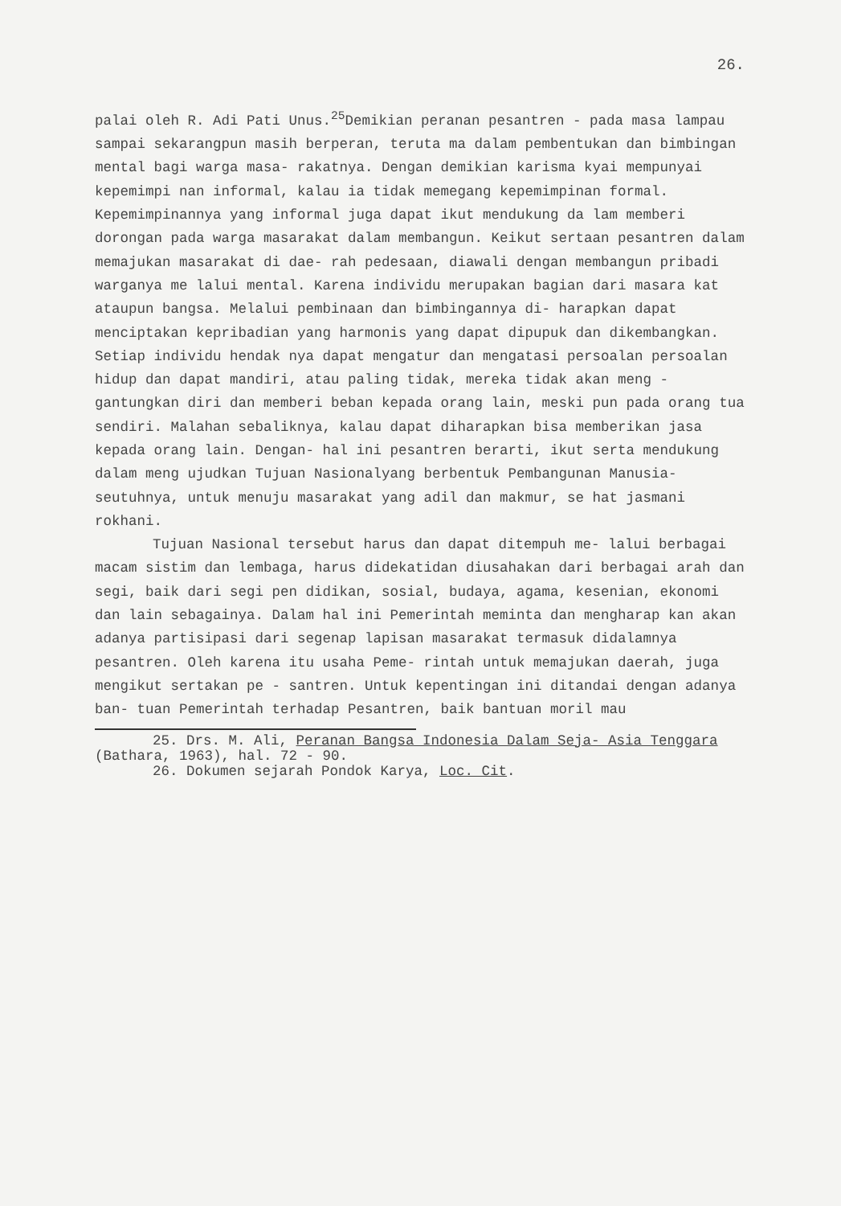26.
palai oleh R. Adi Pati Unus.<sup>25</sup>Demikian peranan pesantren - pada masa lampau sampai sekarangpun masih berperan, teruta ma dalam pembentukan dan bimbingan mental bagi warga masa- rakatnya. Dengan demikian karisma kyai mempunyai kepemimpi nan informal, kalau ia tidak memegang kepemimpinan formal. Kepemimpinannya yang informal juga dapat ikut mendukung da lam memberi dorongan pada warga masarakat dalam membangun. Keikut sertaan pesantren dalam memajukan masarakat di dae- rah pedesaan, diawali dengan membangun pribadi warganya me lalui mental. Karena individu merupakan bagian dari masara kat ataupun bangsa. Melalui pembinaan dan bimbingannya di- harapkan dapat menciptakan kepribadian yang harmonis yang dapat dipupuk dan dikembangkan. Setiap individu hendak nya dapat mengatur dan mengatasi persoalan persoalan hidup dan dapat mandiri, atau paling tidak, mereka tidak akan meng - gantungkan diri dan memberi beban kepada orang lain, meski pun pada orang tua sendiri. Malahan sebaliknya, kalau dapat diharapkan bisa memberikan jasa kepada orang lain. Dengan- hal ini pesantren berarti, ikut serta mendukung dalam meng ujudkan Tujuan Nasionalyang berbentuk Pembangunan Manusia- seutuhnya, untuk menuju masarakat yang adil dan makmur, se hat jasmani rokhani.
Tujuan Nasional tersebut harus dan dapat ditempuh me- lalui berbagai macam sistim dan lembaga, harus didekatidan diusahakan dari berbagai arah dan segi, baik dari segi pen didikan, sosial, budaya, agama, kesenian, ekonomi dan lain sebagainya. Dalam hal ini Pemerintah meminta dan mengharap kan akan adanya partisipasi dari segenap lapisan masarakat termasuk didalamnya pesantren. Oleh karena itu usaha Peme- rintah untuk memajukan daerah, juga mengikut sertakan pe - santren. Untuk kepentingan ini ditandai dengan adanya ban- tuan Pemerintah terhadap Pesantren, baik bantuan moril mau
25. Drs. M. Ali, Peranan Bangsa Indonesia Dalam Seja- Asia Tenggara (Bathara, 1963), hal. 72 - 90.
26. Dokumen sejarah Pondok Karya, Loc. Cit.